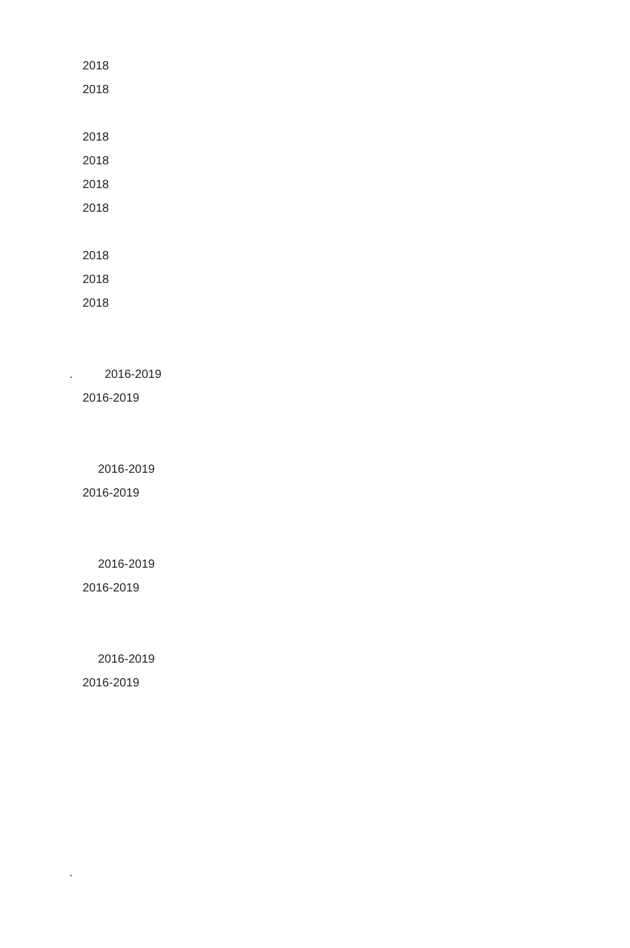2018
2018
2018
2018
2018
2018
2018
2018
2018
. 2016-2019
2016-2019
2016-2019
2016-2019
2016-2019
2016-2019
2016-2019
2016-2019
.